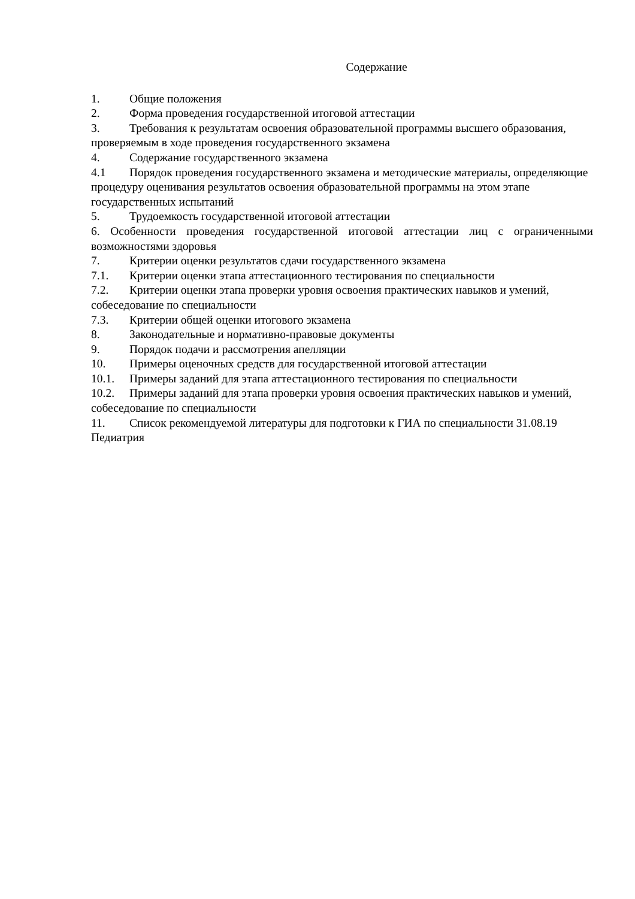Содержание
1. Общие положения
2. Форма проведения государственной итоговой аттестации
3. Требования к результатам освоения образовательной программы высшего образования, проверяемым в ходе проведения государственного экзамена
4. Содержание государственного экзамена
4.1 Порядок проведения государственного экзамена и методические материалы, определяющие процедуру оценивания результатов освоения образовательной программы на этом этапе государственных испытаний
5. Трудоемкость государственной итоговой аттестации
6. Особенности проведения государственной итоговой аттестации лиц с ограниченными возможностями здоровья
7. Критерии оценки результатов сдачи государственного экзамена
7.1. Критерии оценки этапа аттестационного тестирования по специальности
7.2. Критерии оценки этапа проверки уровня освоения практических навыков и умений, собеседование по специальности
7.3. Критерии общей оценки итогового экзамена
8. Законодательные и нормативно-правовые документы
9. Порядок подачи и рассмотрения апелляции
10. Примеры оценочных средств для государственной итоговой аттестации
10.1. Примеры заданий для этапа аттестационного тестирования по специальности
10.2. Примеры заданий для этапа проверки уровня освоения практических навыков и умений, собеседование по специальности
11. Список рекомендуемой литературы для подготовки к ГИА по специальности 31.08.19 Педиатрия